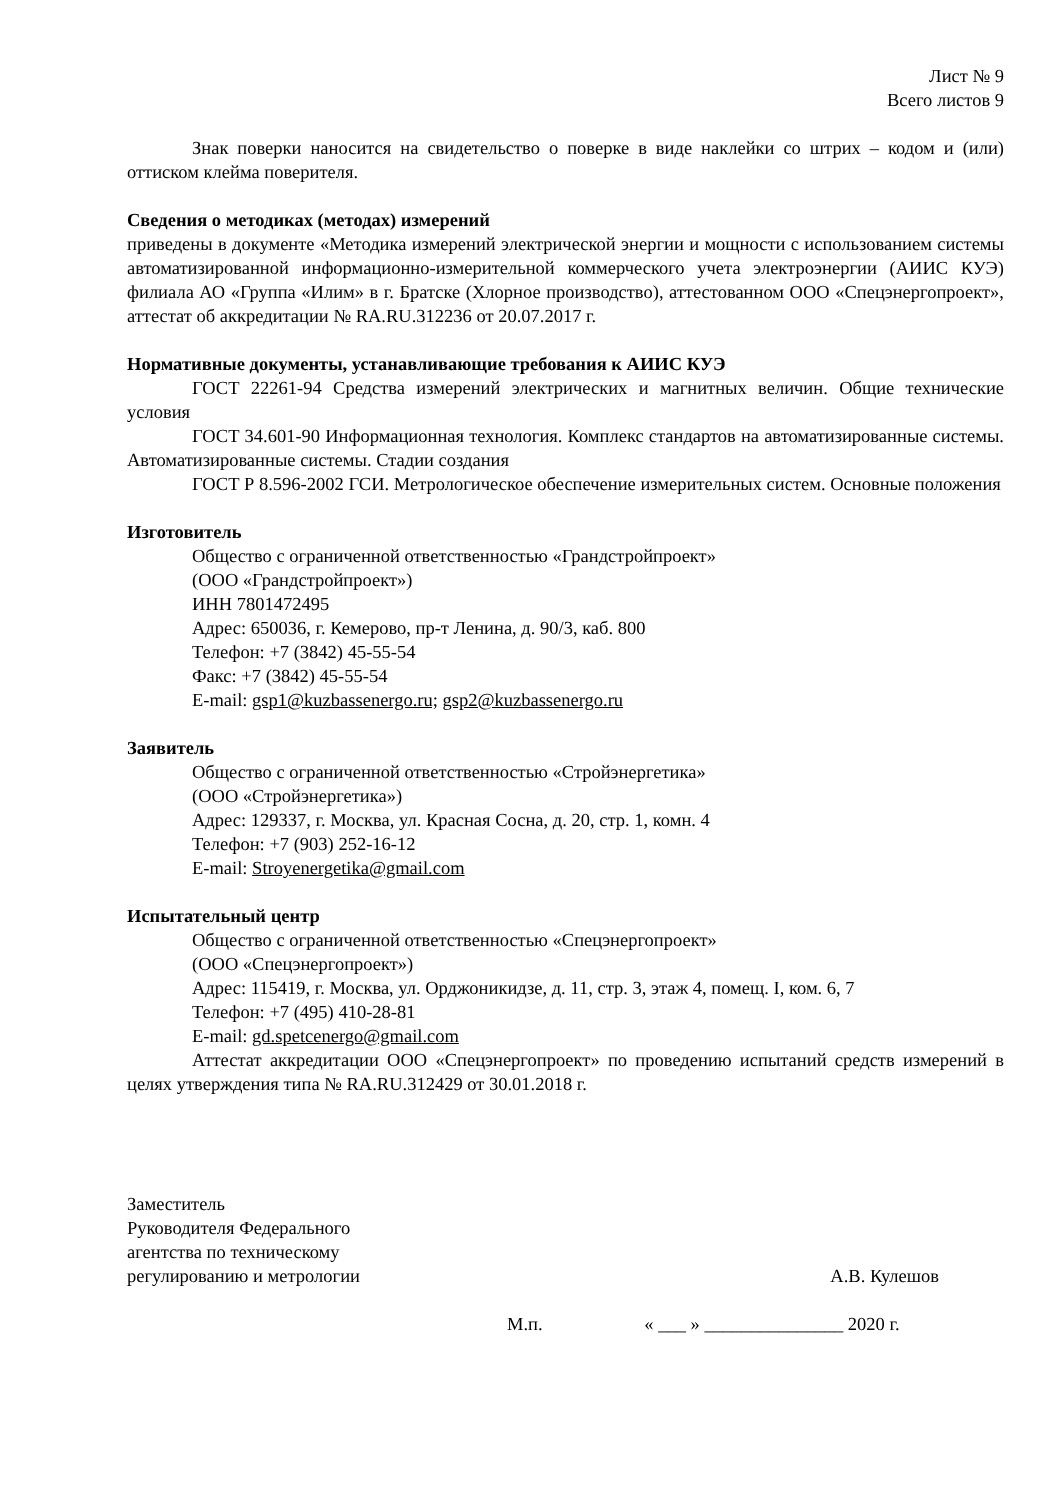Лист № 9
Всего листов 9
Знак поверки наносится на свидетельство о поверке в виде наклейки со штрих – кодом и (или) оттиском клейма поверителя.
Сведения о методиках (методах) измерений
приведены в документе «Методика измерений электрической энергии и мощности с использованием системы автоматизированной информационно-измерительной коммерческого учета электроэнергии (АИИС КУЭ) филиала АО «Группа «Илим» в г. Братске (Хлорное производство), аттестованном ООО «Спецэнергопроект», аттестат об аккредитации № RA.RU.312236 от 20.07.2017 г.
Нормативные документы, устанавливающие требования к АИИС КУЭ
ГОСТ 22261-94 Средства измерений электрических и магнитных величин. Общие технические условия
ГОСТ 34.601-90 Информационная технология. Комплекс стандартов на автоматизированные системы. Автоматизированные системы. Стадии создания
ГОСТ Р 8.596-2002 ГСИ. Метрологическое обеспечение измерительных систем. Основные положения
Изготовитель
Общество с ограниченной ответственностью «Грандстройпроект»
(ООО «Грандстройпроект»)
ИНН 7801472495
Адрес: 650036, г. Кемерово, пр-т Ленина, д. 90/3, каб. 800
Телефон: +7 (3842) 45-55-54
Факс: +7 (3842) 45-55-54
E-mail: gsp1@kuzbassenergo.ru; gsp2@kuzbassenergo.ru
Заявитель
Общество с ограниченной ответственностью «Стройэнергетика»
(ООО «Стройэнергетика»)
Адрес: 129337, г. Москва, ул. Красная Сосна, д. 20, стр. 1, комн. 4
Телефон: +7 (903) 252-16-12
E-mail: Stroyenergetika@gmail.com
Испытательный центр
Общество с ограниченной ответственностью «Спецэнергопроект»
(ООО «Спецэнергопроект»)
Адрес: 115419, г. Москва, ул. Орджоникидзе, д. 11, стр. 3, этаж 4, помещ. I, ком. 6, 7
Телефон: +7 (495) 410-28-81
E-mail: gd.spetcenergo@gmail.com
Аттестат аккредитации ООО «Спецэнергопроект» по проведению испытаний средств измерений в целях утверждения типа № RA.RU.312429 от 30.01.2018 г.
Заместитель
Руководителя Федерального
агентства по техническому
регулированию и метрологии
А.В. Кулешов
М.п. « ___ » _______________ 2020 г.